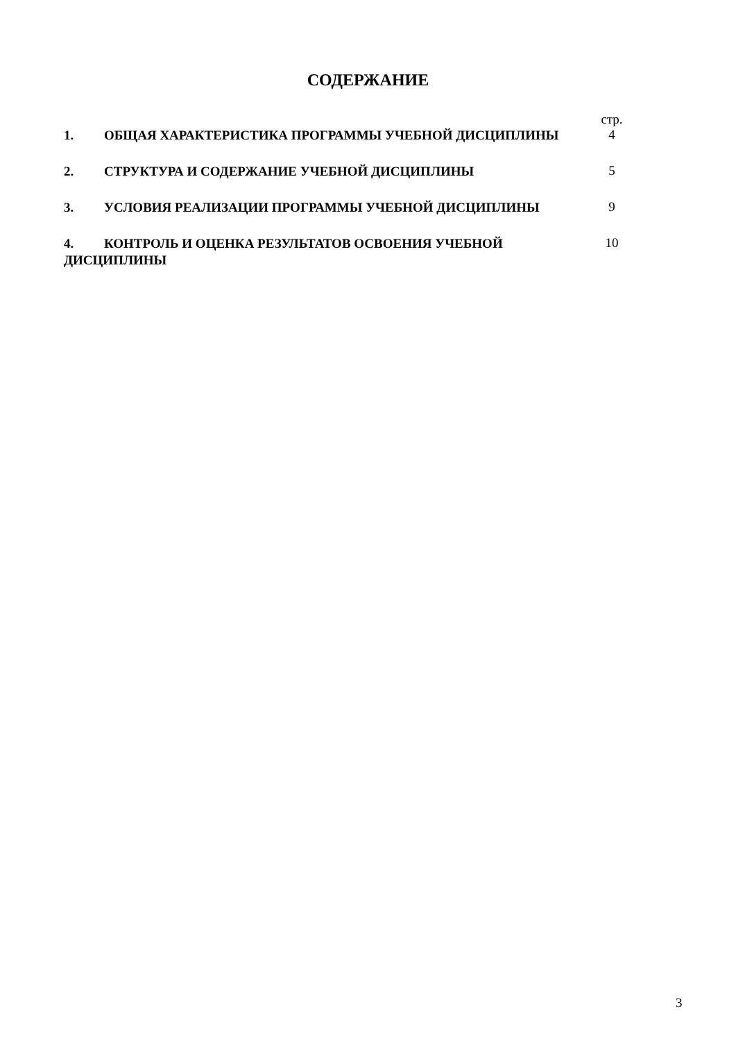СОДЕРЖАНИЕ
| | стр. |
| 1. ОБЩАЯ ХАРАКТЕРИСТИКА ПРОГРАММЫ УЧЕБНОЙ ДИСЦИПЛИНЫ | 4 |
| 2. СТРУКТУРА И СОДЕРЖАНИЕ УЧЕБНОЙ ДИСЦИПЛИНЫ | 5 |
| 3. УСЛОВИЯ РЕАЛИЗАЦИИ ПРОГРАММЫ УЧЕБНОЙ ДИСЦИПЛИНЫ | 9 |
| 4. КОНТРОЛЬ И ОЦЕНКА РЕЗУЛЬТАТОВ ОСВОЕНИЯ УЧЕБНОЙ ДИСЦИПЛИНЫ | 10 |
3